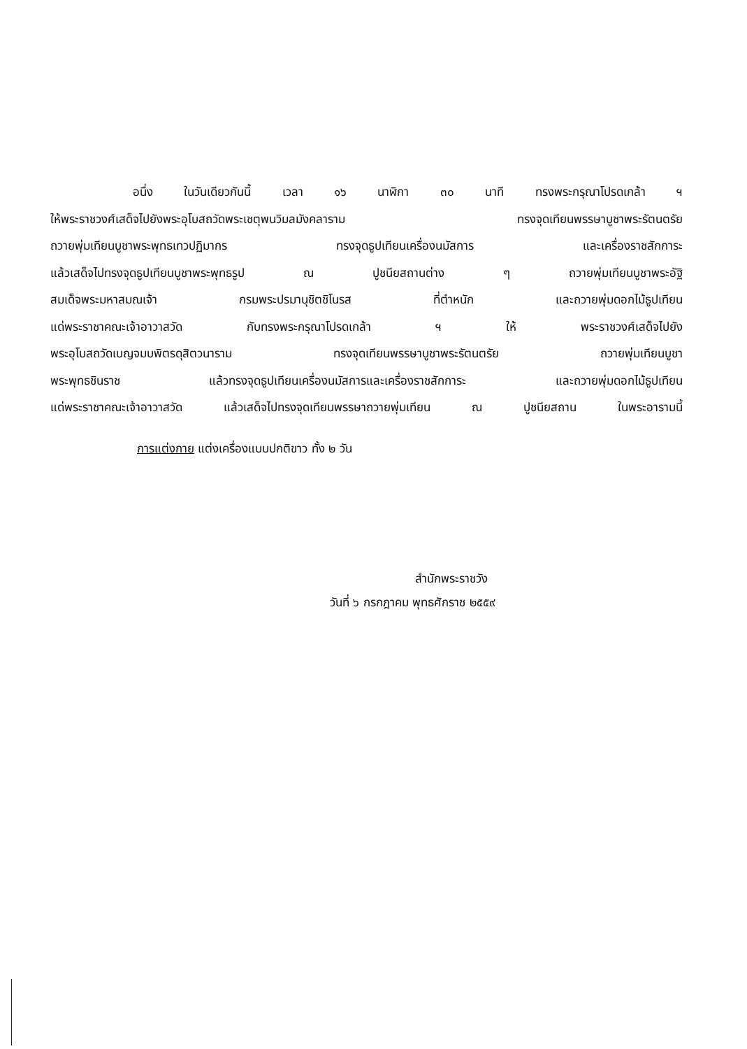อนึ่ง ในวันเดียวกันนี้ เวลา ๑๖ นาฬิกา ๓๐ นาที ทรงพระกรุณาโปรดเกล้า ฯ
ให้พระราชวงศ์เสด็จไปยังพระอุโบสถวัดพระเชตุพนวิมลมังคลาราม ทรงจุดเทียนพรรษาบูชาพระรัตนตรัย
ถวายพุ่มเทียนบูชาพระพุทธเทวปฏิมากร ทรงจุดธูปเทียนเครื่องนมัสการ และเครื่องราชสักการะ
แล้วเสด็จไปทรงจุดธูปเทียนบูชาพระพุทธรูป ณ ปูชนียสถานต่าง ๆ ถวายพุ่มเทียนบูชาพระอัฐิ
สมเด็จพระมหาสมณเจ้า กรมพระปรมานุชิตชิโนรส ที่ตำหนัก และถวายพุ่มดอกไม้ธูปเทียน
แด่พระราชาคณะเจ้าอาวาสวัด กับทรงพระกรุณาโปรดเกล้า ฯ ให้ พระราชวงศ์เสด็จไปยัง
พระอุโบสถวัดเบญจมบพิตรดุสิตวนาราม ทรงจุดเทียนพรรษาบูชาพระรัตนตรัย ถวายพุ่มเทียนบูชา
พระพุทธชินราช แล้วทรงจุดธูปเทียนเครื่องนมัสการและเครื่องราชสักการะ และถวายพุ่มดอกไม้ธูปเทียน
แด่พระราชาคณะเจ้าอาวาสวัด แล้วเสด็จไปทรงจุดเทียนพรรษาถวายพุ่มเทียน ณ ปูชนียสถาน ในพระอารามนี้
การแต่งกาย แต่งเครื่องแบบปกติขาว ทั้ง ๒ วัน
สำนักพระราชวัง
วันที่ ๖ กรกฎาคม พุทธศักราช ๒๕๕๙